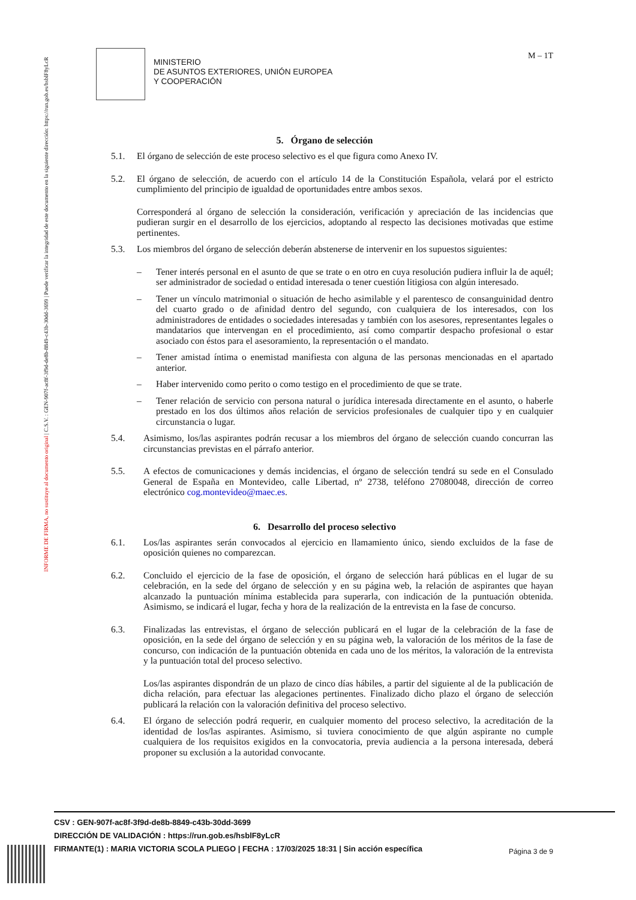INFORME DE FIRMA, no sustituye al documento original | C.S.V. : GEN-907f-ac8f-3f9d-de8b-8849-c43b-30dd-3699 | Puede verificar la integridad de este documento en la siguiente dirección: https://run.gob.es/hsblF8yLcR
MINISTERIO
DE ASUNTOS EXTERIORES, UNIÓN EUROPEA
Y COOPERACIÓN
M – 1T
5. Órgano de selección
5.1. El órgano de selección de este proceso selectivo es el que figura como Anexo IV.
5.2. El órgano de selección, de acuerdo con el artículo 14 de la Constitución Española, velará por el estricto cumplimiento del principio de igualdad de oportunidades entre ambos sexos.
Corresponderá al órgano de selección la consideración, verificación y apreciación de las incidencias que pudieran surgir en el desarrollo de los ejercicios, adoptando al respecto las decisiones motivadas que estime pertinentes.
5.3. Los miembros del órgano de selección deberán abstenerse de intervenir en los supuestos siguientes:
– Tener interés personal en el asunto de que se trate o en otro en cuya resolución pudiera influir la de aquél; ser administrador de sociedad o entidad interesada o tener cuestión litigiosa con algún interesado.
– Tener un vínculo matrimonial o situación de hecho asimilable y el parentesco de consanguinidad dentro del cuarto grado o de afinidad dentro del segundo, con cualquiera de los interesados, con los administradores de entidades o sociedades interesadas y también con los asesores, representantes legales o mandatarios que intervengan en el procedimiento, así como compartir despacho profesional o estar asociado con éstos para el asesoramiento, la representación o el mandato.
– Tener amistad íntima o enemistad manifiesta con alguna de las personas mencionadas en el apartado anterior.
– Haber intervenido como perito o como testigo en el procedimiento de que se trate.
– Tener relación de servicio con persona natural o jurídica interesada directamente en el asunto, o haberle prestado en los dos últimos años relación de servicios profesionales de cualquier tipo y en cualquier circunstancia o lugar.
5.4. Asimismo, los/las aspirantes podrán recusar a los miembros del órgano de selección cuando concurran las circunstancias previstas en el párrafo anterior.
5.5. A efectos de comunicaciones y demás incidencias, el órgano de selección tendrá su sede en el Consulado General de España en Montevideo, calle Libertad, nº 2738, teléfono 27080048, dirección de correo electrónico cog.montevideo@maec.es.
6. Desarrollo del proceso selectivo
6.1. Los/las aspirantes serán convocados al ejercicio en llamamiento único, siendo excluidos de la fase de oposición quienes no comparezcan.
6.2. Concluido el ejercicio de la fase de oposición, el órgano de selección hará públicas en el lugar de su celebración, en la sede del órgano de selección y en su página web, la relación de aspirantes que hayan alcanzado la puntuación mínima establecida para superarla, con indicación de la puntuación obtenida. Asimismo, se indicará el lugar, fecha y hora de la realización de la entrevista en la fase de concurso.
6.3. Finalizadas las entrevistas, el órgano de selección publicará en el lugar de la celebración de la fase de oposición, en la sede del órgano de selección y en su página web, la valoración de los méritos de la fase de concurso, con indicación de la puntuación obtenida en cada uno de los méritos, la valoración de la entrevista y la puntuación total del proceso selectivo.
Los/las aspirantes dispondrán de un plazo de cinco días hábiles, a partir del siguiente al de la publicación de dicha relación, para efectuar las alegaciones pertinentes. Finalizado dicho plazo el órgano de selección publicará la relación con la valoración definitiva del proceso selectivo.
6.4. El órgano de selección podrá requerir, en cualquier momento del proceso selectivo, la acreditación de la identidad de los/las aspirantes. Asimismo, si tuviera conocimiento de que algún aspirante no cumple cualquiera de los requisitos exigidos en la convocatoria, previa audiencia a la persona interesada, deberá proponer su exclusión a la autoridad convocante.
Página 3 de 9
CSV : GEN-907f-ac8f-3f9d-de8b-8849-c43b-30dd-3699
DIRECCIÓN DE VALIDACIÓN : https://run.gob.es/hsblF8yLcR
FIRMANTE(1) : MARIA VICTORIA SCOLA PLIEGO | FECHA : 17/03/2025 18:31 | Sin acción específica